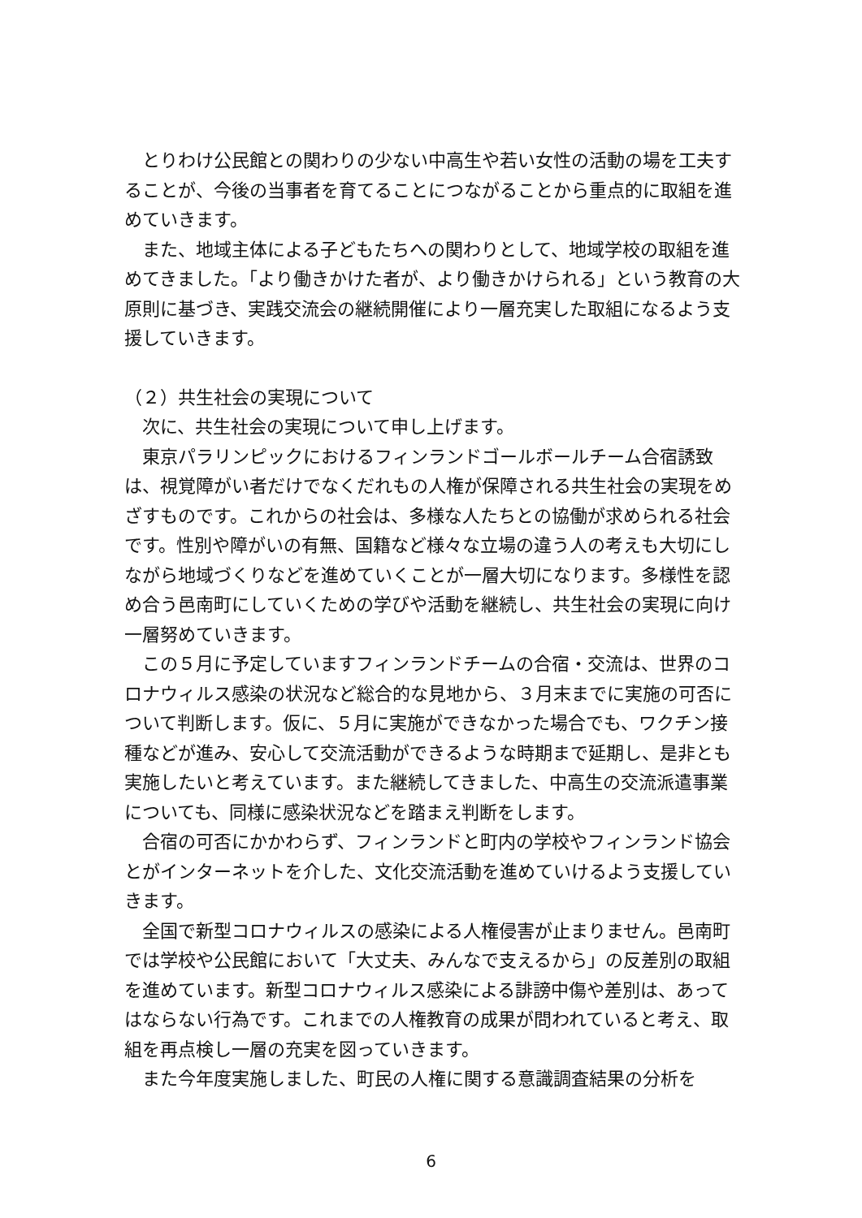とりわけ公民館との関わりの少ない中高生や若い女性の活動の場を工夫することが、今後の当事者を育てることにつながることから重点的に取組を進めていきます。
また、地域主体による子どもたちへの関わりとして、地域学校の取組を進めてきました。「より働きかけた者が、より働きかけられる」という教育の大原則に基づき、実践交流会の継続開催により一層充実した取組になるよう支援していきます。
（２）共生社会の実現について
次に、共生社会の実現について申し上げます。
東京パラリンピックにおけるフィンランドゴールボールチーム合宿誘致は、視覚障がい者だけでなくだれもの人権が保障される共生社会の実現をめざすものです。これからの社会は、多様な人たちとの協働が求められる社会です。性別や障がいの有無、国籍など様々な立場の違う人の考えも大切にしながら地域づくりなどを進めていくことが一層大切になります。多様性を認め合う邑南町にしていくための学びや活動を継続し、共生社会の実現に向け一層努めていきます。
この５月に予定していますフィンランドチームの合宿・交流は、世界のコロナウィルス感染の状況など総合的な見地から、３月末までに実施の可否について判断します。仮に、５月に実施ができなかった場合でも、ワクチン接種などが進み、安心して交流活動ができるような時期まで延期し、是非とも実施したいと考えています。また継続してきました、中高生の交流派遣事業についても、同様に感染状況などを踏まえ判断をします。
合宿の可否にかかわらず、フィンランドと町内の学校やフィンランド協会とがインターネットを介した、文化交流活動を進めていけるよう支援していきます。
全国で新型コロナウィルスの感染による人権侵害が止まりません。邑南町では学校や公民館において「大丈夫、みんなで支えるから」の反差別の取組を進めています。新型コロナウィルス感染による誹謗中傷や差別は、あってはならない行為です。これまでの人権教育の成果が問われていると考え、取組を再点検し一層の充実を図っていきます。
また今年度実施しました、町民の人権に関する意識調査結果の分析を
6